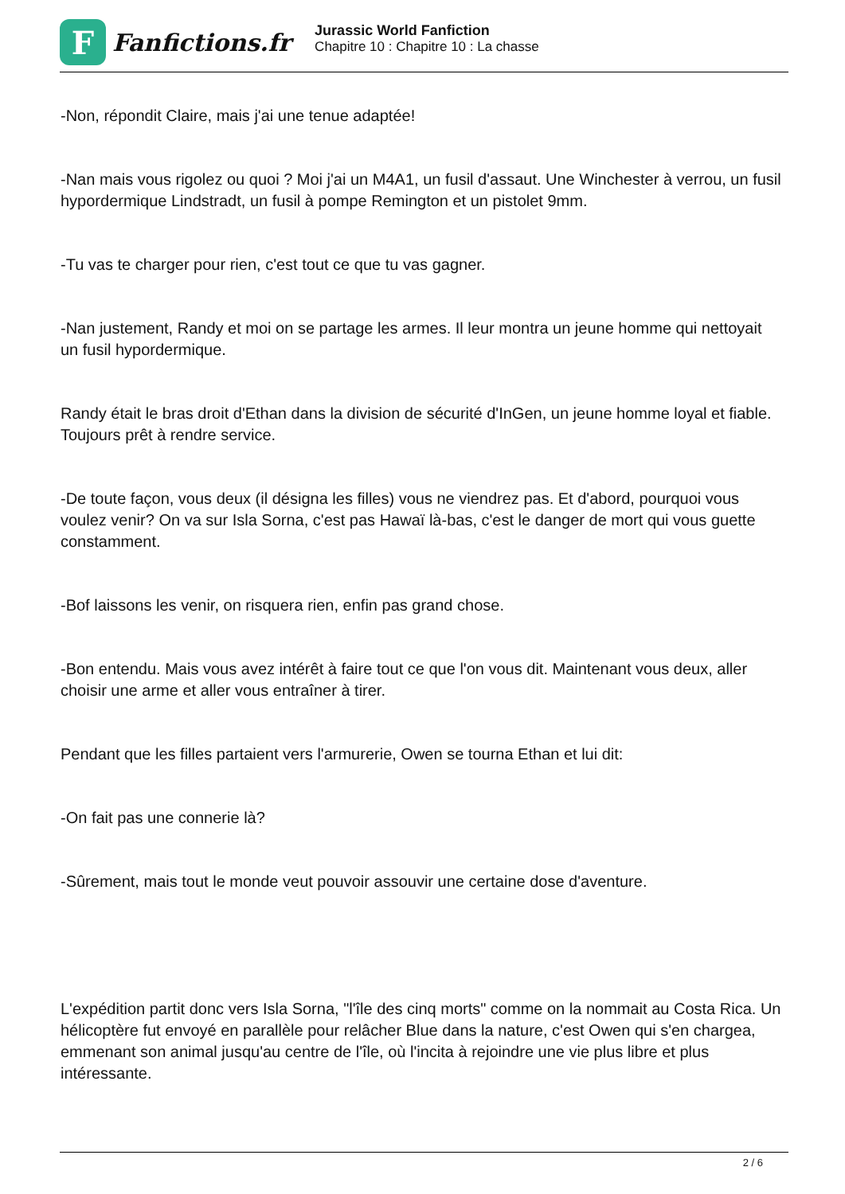F
Fanfictions.fr
Jurassic World Fanfiction
Chapitre 10 : Chapitre 10 : La chasse
-Non, répondit Claire, mais j'ai une tenue adaptée!
-Nan mais vous rigolez ou quoi ? Moi j'ai un M4A1, un fusil d'assaut. Une Winchester à verrou, un fusil hypordermique Lindstradt, un fusil à pompe Remington et un pistolet 9mm.
-Tu vas te charger pour rien, c'est tout ce que tu vas gagner.
-Nan justement, Randy et moi on se partage les armes. Il leur montra un jeune homme qui nettoyait un fusil hypordermique.
Randy était le bras droit d'Ethan dans la division de sécurité d'InGen, un jeune homme loyal et fiable. Toujours prêt à rendre service.
-De toute façon, vous deux (il désigna les filles) vous ne viendrez pas. Et d'abord, pourquoi vous voulez venir? On va sur Isla Sorna, c'est pas Hawaï là-bas, c'est le danger de mort qui vous guette constamment.
-Bof laissons les venir, on risquera rien, enfin pas grand chose.
-Bon entendu. Mais vous avez intérêt à faire tout ce que l'on vous dit. Maintenant vous deux, aller choisir une arme et aller vous entraîner à tirer.
Pendant que les filles partaient vers l'armurerie, Owen se tourna Ethan et lui dit:
-On fait pas une connerie là?
-Sûrement, mais tout le monde veut pouvoir assouvir une certaine dose d'aventure.
L'expédition partit donc vers Isla Sorna, "l'île des cinq morts" comme on la nommait au Costa Rica. Un hélicoptère fut envoyé en parallèle pour relâcher Blue dans la nature, c'est Owen qui s'en chargea, emmenant son animal jusqu'au centre de l'île, où l'incita à rejoindre une vie plus libre et plus intéressante.
2 / 6